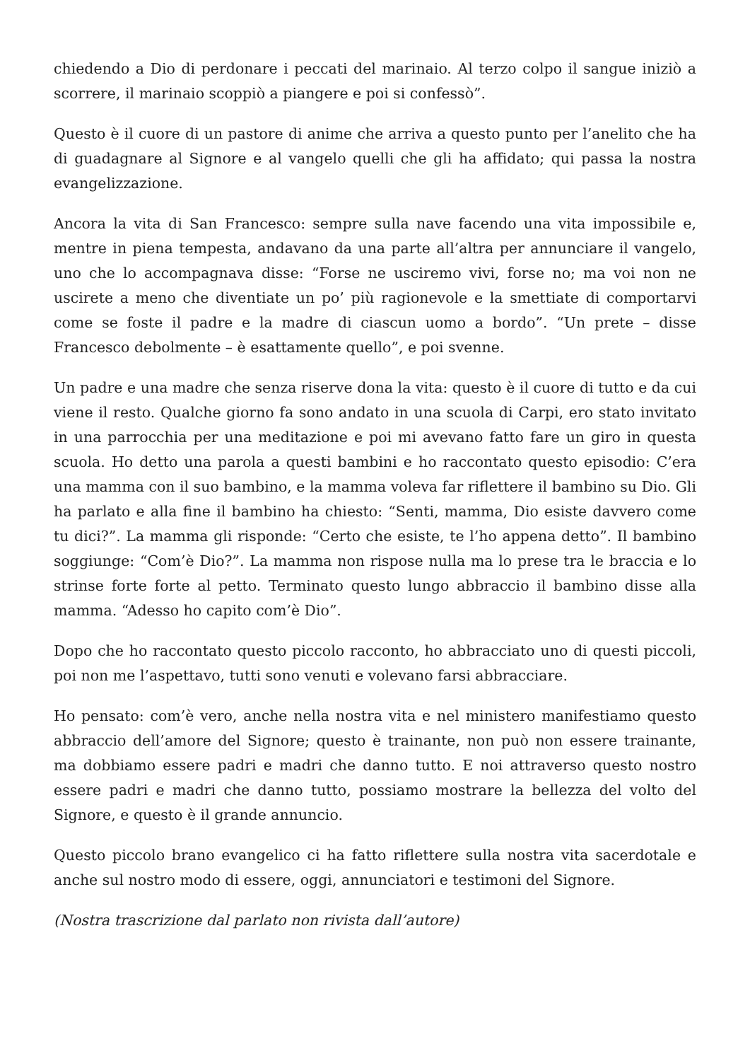chiedendo a Dio di perdonare i peccati del marinaio. Al terzo colpo il sangue iniziò a scorrere, il marinaio scoppiò a piangere e poi si confessò”.
Questo è il cuore di un pastore di anime che arriva a questo punto per l’anelito che ha di guadagnare al Signore e al vangelo quelli che gli ha affidato; qui passa la nostra evangelizzazione.
Ancora la vita di San Francesco: sempre sulla nave facendo una vita impossibile e, mentre in piena tempesta, andavano da una parte all’altra per annunciare il vangelo, uno che lo accompagnava disse: “Forse ne usciremo vivi, forse no; ma voi non ne uscirete a meno che diventiate un po’ più ragionevole e la smettiate di comportarvi come se foste il padre e la madre di ciascun uomo a bordo”. “Un prete – disse Francesco debolmente – è esattamente quello”, e poi svenne.
Un padre e una madre che senza riserve dona la vita: questo è il cuore di tutto e da cui viene il resto. Qualche giorno fa sono andato in una scuola di Carpi, ero stato invitato in una parrocchia per una meditazione e poi mi avevano fatto fare un giro in questa scuola. Ho detto una parola a questi bambini e ho raccontato questo episodio: C’era una mamma con il suo bambino, e la mamma voleva far riflettere il bambino su Dio. Gli ha parlato e alla fine il bambino ha chiesto: “Senti, mamma, Dio esiste davvero come tu dici?”. La mamma gli risponde: “Certo che esiste, te l’ho appena detto”. Il bambino soggiunge: “Com’è Dio?”. La mamma non rispose nulla ma lo prese tra le braccia e lo strinse forte forte al petto. Terminato questo lungo abbraccio il bambino disse alla mamma. “Adesso ho capito com’è Dio”.
Dopo che ho raccontato questo piccolo racconto, ho abbracciato uno di questi piccoli, poi non me l’aspettavo, tutti sono venuti e volevano farsi abbracciare.
Ho pensato: com’è vero, anche nella nostra vita e nel ministero manifestiamo questo abbraccio dell’amore del Signore; questo è trainante, non può non essere trainante, ma dobbiamo essere padri e madri che danno tutto. E noi attraverso questo nostro essere padri e madri che danno tutto, possiamo mostrare la bellezza del volto del Signore, e questo è il grande annuncio.
Questo piccolo brano evangelico ci ha fatto riflettere sulla nostra vita sacerdotale e anche sul nostro modo di essere, oggi, annunciatori e testimoni del Signore.
(Nostra trascrizione dal parlato non rivista dall’autore)